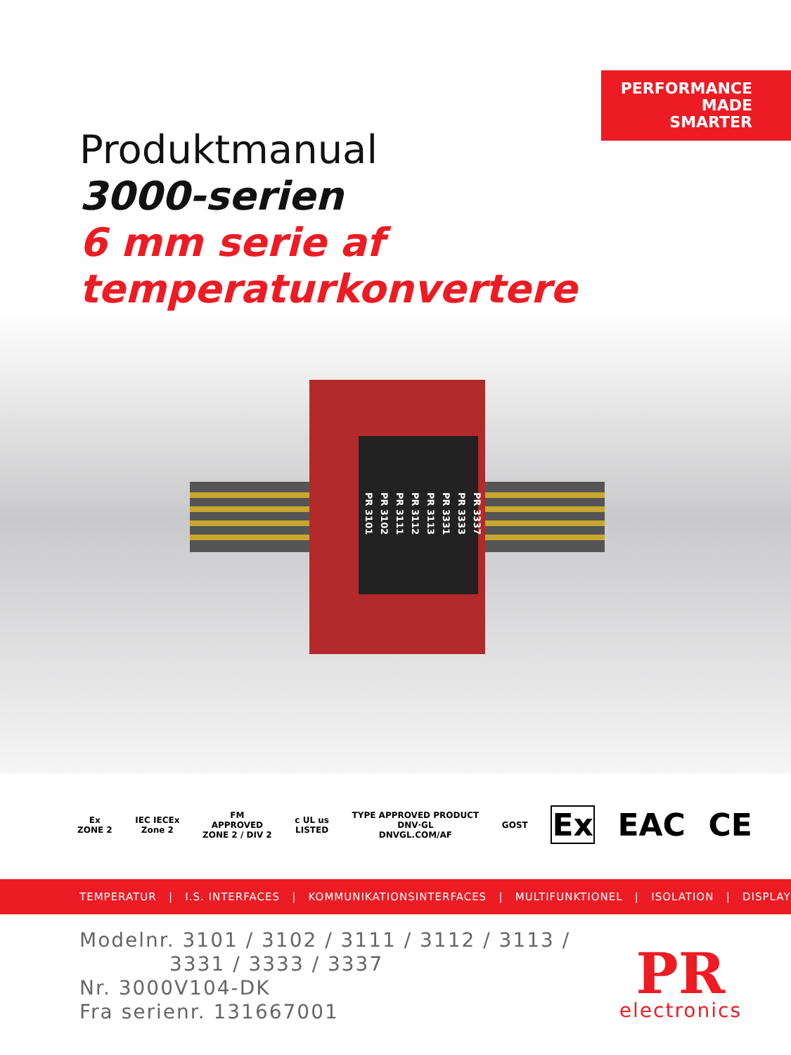PERFORMANCE
MADE
SMARTER
Produktmanual
3000-serien
6 mm serie af
temperaturkonvertere
PR 3101
PR 3102
PR 3111
PR 3112
PR 3113
PR 3331
PR 3333
PR 3337
Ex
ZONE 2
IEC IECEx
Zone 2
FM
APPROVED
ZONE 2 / DIV 2
c UL us
LISTED
TYPE APPROVED PRODUCT
DNV·GL
DNVGL.COM/AF
GOST
Ex EAC CE
TEMPERATUR | I.S. INTERFACES | KOMMUNIKATIONSINTERFACES | MULTIFUNKTIONEL | ISOLATION | DISPLAY
Modelnr. 3101 / 3102 / 3111 / 3112 / 3113 /
3331 / 3333 / 3337
Nr. 3000V104-DK
Fra serienr. 131667001
PR
electronics